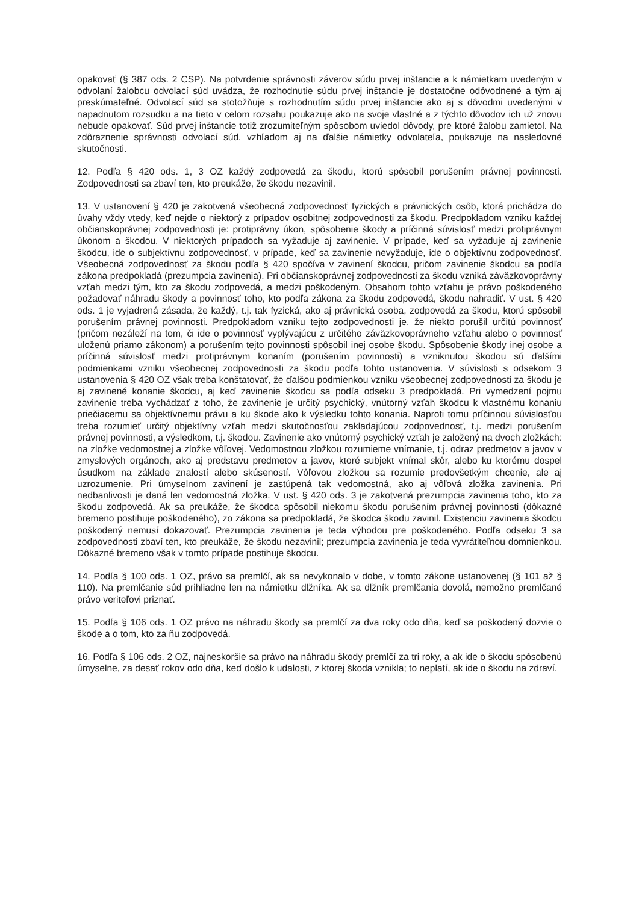opakovať (§ 387 ods. 2 CSP). Na potvrdenie správnosti záverov súdu prvej inštancie a k námietkam uvedeným v odvolaní žalobcu odvolací súd uvádza, že rozhodnutie súdu prvej inštancie je dostatočne odôvodnené a tým aj preskúmateľné. Odvolací súd sa stotožňuje s rozhodnutím súdu prvej inštancie ako aj s dôvodmi uvedenými v napadnutom rozsudku a na tieto v celom rozsahu poukazuje ako na svoje vlastné a z týchto dôvodov ich už znovu nebude opakovať. Súd prvej inštancie totiž zrozumiteľným spôsobom uviedol dôvody, pre ktoré žalobu zamietol. Na zdôraznenie správnosti odvolací súd, vzhľadom aj na ďalšie námietky odvolateľa, poukazuje na nasledovné skutočnosti.
12. Podľa § 420 ods. 1, 3 OZ každý zodpovedá za škodu, ktorú spôsobil porušením právnej povinnosti. Zodpovednosti sa zbaví ten, kto preukáže, že škodu nezavinil.
13. V ustanovení § 420 je zakotvená všeobecná zodpovednosť fyzických a právnických osôb, ktorá prichádza do úvahy vždy vtedy, keď nejde o niektorý z prípadov osobitnej zodpovednosti za škodu. Predpokladom vzniku každej občianskoprávnej zodpovednosti je: protiprávny úkon, spôsobenie škody a príčinná súvislosť medzi protiprávnym úkonom a škodou. V niektorých prípadoch sa vyžaduje aj zavinenie. V prípade, keď sa vyžaduje aj zavinenie škodcu, ide o subjektívnu zodpovednosť, v prípade, keď sa zavinenie nevyžaduje, ide o objektívnu zodpovednosť. Všeobecná zodpovednosť za škodu podľa § 420 spočíva v zavinení škodcu, pričom zavinenie škodcu sa podľa zákona predpokladá (prezumpcia zavinenia). Pri občianskoprávnej zodpovednosti za škodu vzniká záväzkovoprávny vzťah medzi tým, kto za škodu zodpovedá, a medzi poškodeným. Obsahom tohto vzťahu je právo poškodeného požadovať náhradu škody a povinnosť toho, kto podľa zákona za škodu zodpovedá, škodu nahradiť. V ust. § 420 ods. 1 je vyjadrená zásada, že každý, t.j. tak fyzická, ako aj právnická osoba, zodpovedá za škodu, ktorú spôsobil porušením právnej povinnosti. Predpokladom vzniku tejto zodpovednosti je, že niekto porušil určitú povinnosť (pričom nezáleží na tom, či ide o povinnosť vyplývajúcu z určitého záväzkovoprávneho vzťahu alebo o povinnosť uloženú priamo zákonom) a porušením tejto povinnosti spôsobil inej osobe škodu. Spôsobenie škody inej osobe a príčinná súvislosť medzi protiprávnym konaním (porušením povinnosti) a vzniknutou škodou sú ďalšími podmienkami vzniku všeobecnej zodpovednosti za škodu podľa tohto ustanovenia. V súvislosti s odsekom 3 ustanovenia § 420 OZ však treba konštatovať, že ďalšou podmienkou vzniku všeobecnej zodpovednosti za škodu je aj zavinené konanie škodcu, aj keď zavinenie škodcu sa podľa odseku 3 predpokladá. Pri vymedzení pojmu zavinenie treba vychádzať z toho, že zavinenie je určitý psychický, vnútorný vzťah škodcu k vlastnému konaniu priečiacemu sa objektívnemu právu a ku škode ako k výsledku tohto konania. Naproti tomu príčinnou súvislosťou treba rozumieť určitý objektívny vzťah medzi skutočnosťou zakladajúcou zodpovednosť, t.j. medzi porušením právnej povinnosti, a výsledkom, t.j. škodou. Zavinenie ako vnútorný psychický vzťah je založený na dvoch zložkách: na zložke vedomostnej a zložke vôľovej. Vedomostnou zložkou rozumieme vnímanie, t.j. odraz predmetov a javov v zmyslových orgánoch, ako aj predstavu predmetov a javov, ktoré subjekt vnímal skôr, alebo ku ktorému dospel úsudkom na základe znalostí alebo skúseností. Vôľovou zložkou sa rozumie predovšetkým chcenie, ale aj uzrozumenie. Pri úmyselnom zavinení je zastúpená tak vedomostná, ako aj vôľová zložka zavinenia. Pri nedbanlivosti je daná len vedomostná zložka. V ust. § 420 ods. 3 je zakotvená prezumpcia zavinenia toho, kto za škodu zodpovedá. Ak sa preukáže, že škodca spôsobil niekomu škodu porušením právnej povinnosti (dôkazné bremeno postihuje poškodeného), zo zákona sa predpokladá, že škodca škodu zavinil. Existenciu zavinenia škodcu poškodený nemusí dokazovať. Prezumpcia zavinenia je teda výhodou pre poškodeného. Podľa odseku 3 sa zodpovednosti zbaví ten, kto preukáže, že škodu nezavinil; prezumpcia zavinenia je teda vyvrátiteľnou domnienkou. Dôkazné bremeno však v tomto prípade postihuje škodcu.
14. Podľa § 100 ods. 1 OZ, právo sa premlčí, ak sa nevykonalo v dobe, v tomto zákone ustanovenej (§ 101 až § 110). Na premlčanie súd prihliadne len na námietku dlžníka. Ak sa dlžník premlčania dovolá, nemožno premlčané právo veriteľovi priznať.
15. Podľa § 106 ods. 1 OZ právo na náhradu škody sa premlčí za dva roky odo dňa, keď sa poškodený dozvie o škode a o tom, kto za ňu zodpovedá.
16. Podľa § 106 ods. 2 OZ, najneskoršie sa právo na náhradu škody premlčí za tri roky, a ak ide o škodu spôsobenú úmyselne, za desať rokov odo dňa, keď došlo k udalosti, z ktorej škoda vznikla; to neplatí, ak ide o škodu na zdraví.